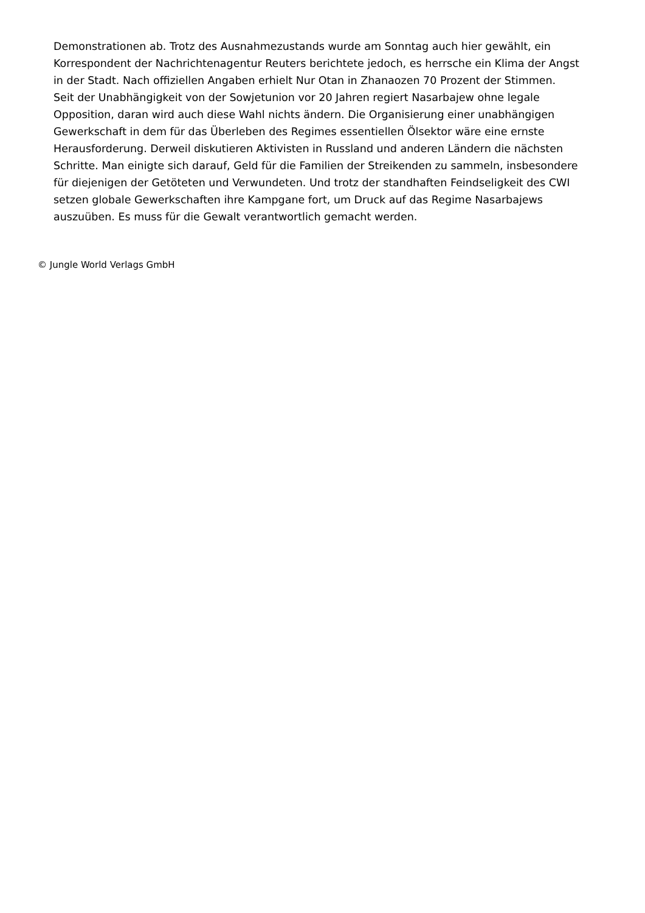Demonstrationen ab. Trotz des Ausnahmezustands wurde am Sonntag auch hier gewählt, ein Korrespondent der Nachrichtenagentur Reuters berichtete jedoch, es herrsche ein Klima der Angst in der Stadt. Nach offiziellen Angaben erhielt Nur Otan in Zhanaozen 70 Prozent der Stimmen.
Seit der Unabhängigkeit von der Sowjetunion vor 20 Jahren regiert Nasarbajew ohne legale Opposition, daran wird auch diese Wahl nichts ändern. Die Organisierung einer unabhängigen Gewerkschaft in dem für das Überleben des Regimes essentiellen Ölsektor wäre eine ernste Herausforderung. Derweil diskutieren Aktivisten in Russland und anderen Ländern die nächsten Schritte. Man einigte sich darauf, Geld für die Familien der Streikenden zu sammeln, insbesondere für diejenigen der Getöteten und Verwundeten. Und trotz der standhaften Feindseligkeit des CWI setzen globale Gewerkschaften ihre Kampgane fort, um Druck auf das Regime Nasarbajews auszuüben. Es muss für die Gewalt verantwortlich gemacht werden.
© Jungle World Verlags GmbH